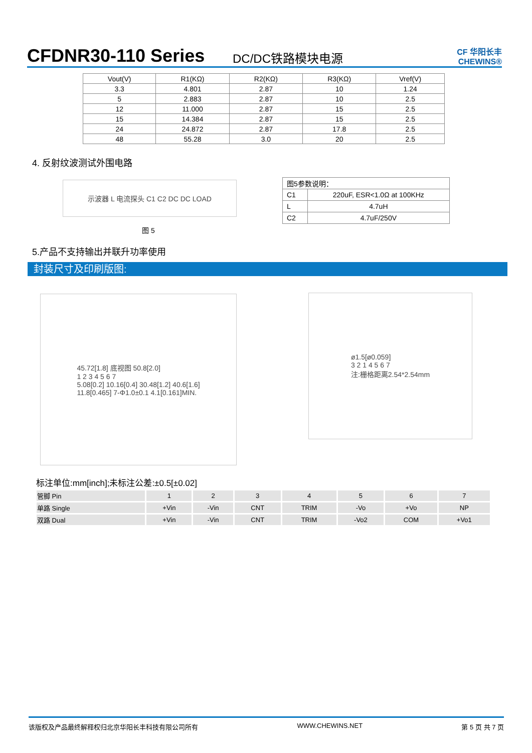CFDNR30-110 Series
DC/DC铁路模块电源
CF 华阳长丰 CHEWINS®
| Vout(V) | R1(KΩ) | R2(KΩ) | R3(KΩ) | Vref(V) |
| --- | --- | --- | --- | --- |
| 3.3 | 4.801 | 2.87 | 10 | 1.24 |
| 5 | 2.883 | 2.87 | 10 | 2.5 |
| 12 | 11.000 | 2.87 | 15 | 2.5 |
| 15 | 14.384 | 2.87 | 15 | 2.5 |
| 24 | 24.872 | 2.87 | 17.8 | 2.5 |
| 48 | 55.28 | 3.0 | 20 | 2.5 |
4. 反射纹波测试外围电路
示波器 L 电流探头 C1 C2 DC DC LOAD
图 5
| 图5参数说明： | |
| C1 | 220uF, ESR<1.0Ω at 100KHz |
| L | 4.7uH |
| C2 | 4.7uF/250V |
5.产品不支持输出并联升功率使用
封装尺寸及印刷版图:
45.72[1.8] 底视图 50.8[2.0]
1 2 3 4 5 6 7
5.08[0.2] 10.16[0.4] 30.48[1.2] 40.6[1.6]
11.8[0.465] 7-Φ1.0±0.1 4.1[0.161]MIN.
ø1.5[ø0.059]
3 2 1 4 5 6 7
注:栅格距离2.54*2.54mm
标注单位:mm[inch];未标注公差:±0.5[±0.02]
| 管脚 Pin | 1 | 2 | 3 | 4 | 5 | 6 | 7 |
| 单路 Single | +Vin | -Vin | CNT | TRIM | -Vo | +Vo | NP |
| 双路 Dual | +Vin | -Vin | CNT | TRIM | -Vo2 | COM | +Vo1 |
该版权及产品最终解释权归北京华阳长丰科技有限公司所有 WWW.CHEWINS.NET 第 5 页 共 7 页